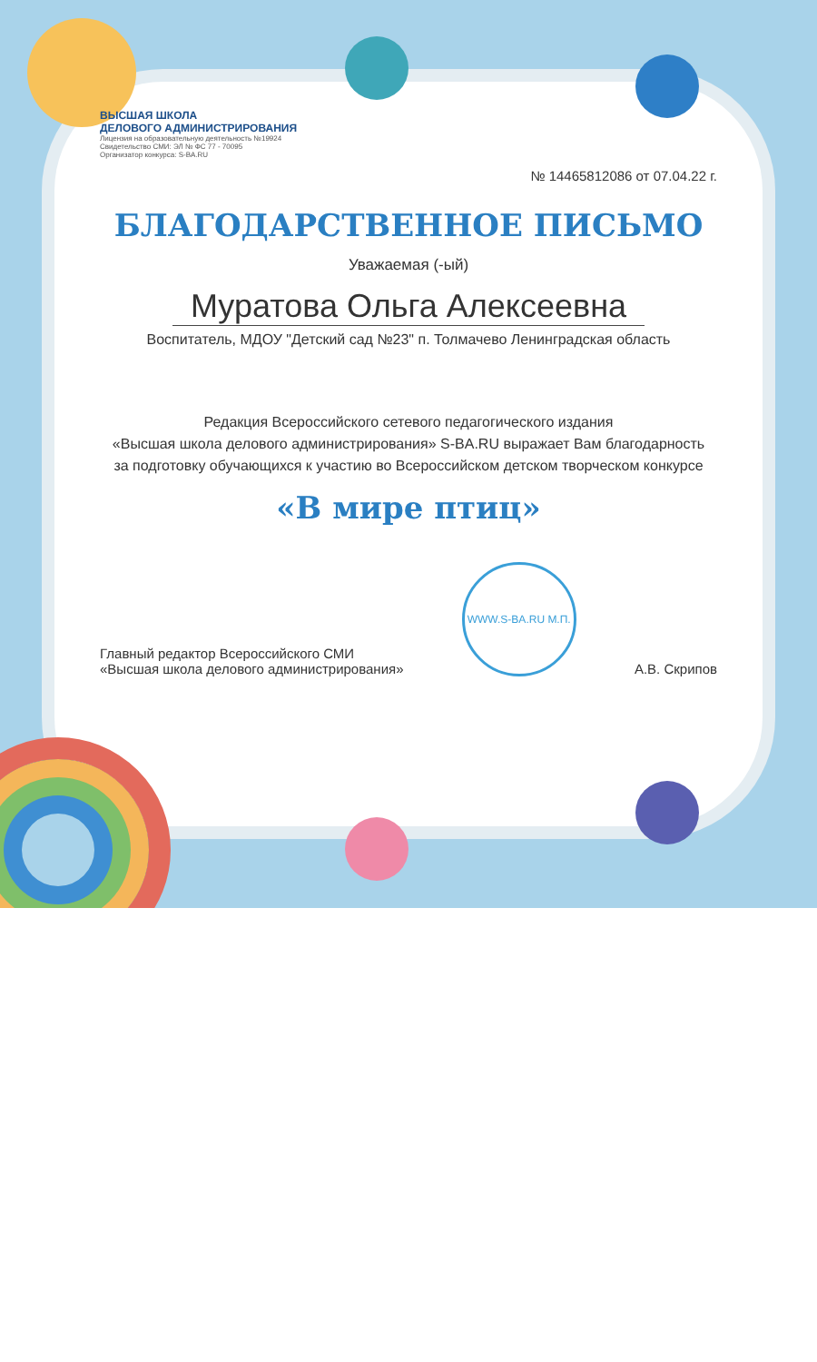ВЫСШАЯ ШКОЛА
ДЕЛОВОГО АДМИНИСТРИРОВАНИЯ
Лицензия на образовательную деятельность №19924
Свидетельство СМИ: ЭЛ № ФС 77 - 70095
Организатор конкурса: S-BA.RU
№ 14465812086 от 07.04.22 г.
БЛАГОДАРСТВЕННОЕ ПИСЬМО
Уважаемая (-ый)
Муратова Ольга Алексеевна
Воспитатель, МДОУ "Детский сад №23" п. Толмачево Ленинградская область
Редакция Всероссийского сетевого педагогического издания
«Высшая школа делового администрирования» S-BA.RU выражает Вам благодарность
за подготовку обучающихся к участию во Всероссийском детском творческом конкурсе
«В мире птиц»
Главный редактор Всероссийского СМИ
«Высшая школа делового администрирования»
WWW.S-BA.RU М.П.
А.В. Скрипов